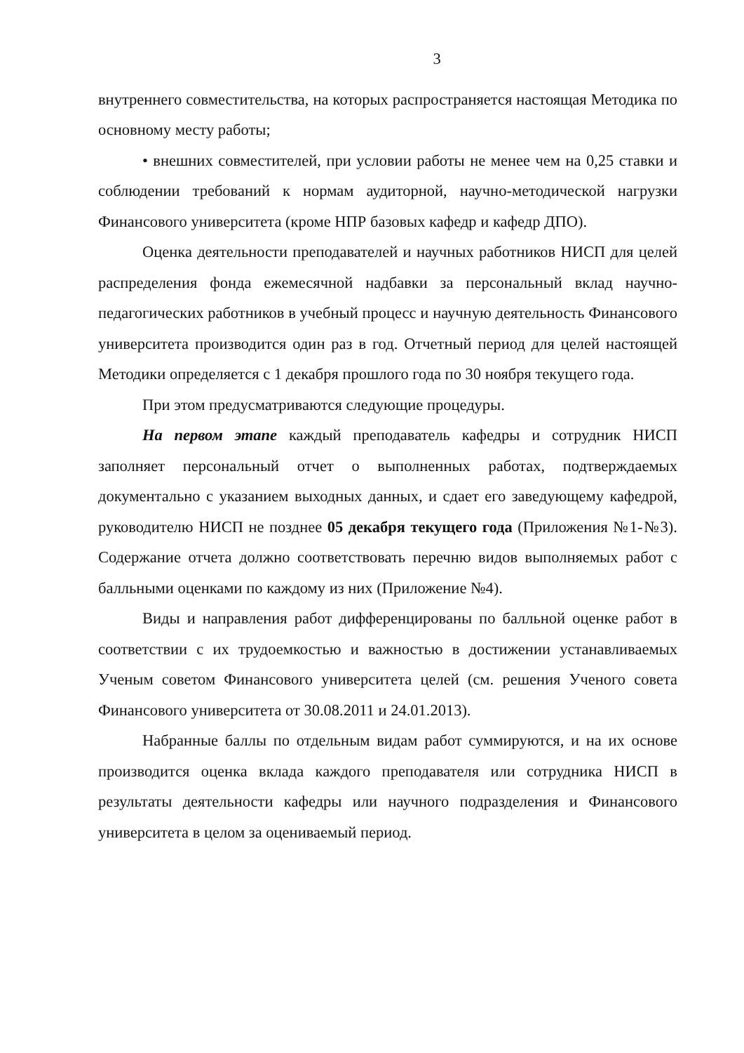3
внутреннего совместительства, на которых распространяется настоящая Методика по основному месту работы;
• внешних совместителей, при условии работы не менее чем на 0,25 ставки и соблюдении требований к нормам аудиторной, научно-методической нагрузки Финансового университета (кроме НПР базовых кафедр и кафедр ДПО).
Оценка деятельности преподавателей и научных работников НИСП для целей распределения фонда ежемесячной надбавки за персональный вклад научно-педагогических работников в учебный процесс и научную деятельность Финансового университета производится один раз в год. Отчетный период для целей настоящей Методики определяется с 1 декабря прошлого года по 30 ноября текущего года.
При этом предусматриваются следующие процедуры.
На первом этапе каждый преподаватель кафедры и сотрудник НИСП заполняет персональный отчет о выполненных работах, подтверждаемых документально с указанием выходных данных, и сдает его заведующему кафедрой, руководителю НИСП не позднее 05 декабря текущего года (Приложения №1-№3). Содержание отчета должно соответствовать перечню видов выполняемых работ с балльными оценками по каждому из них (Приложение №4).
Виды и направления работ дифференцированы по балльной оценке работ в соответствии с их трудоемкостью и важностью в достижении устанавливаемых Ученым советом Финансового университета целей (см. решения Ученого совета Финансового университета от 30.08.2011 и 24.01.2013).
Набранные баллы по отдельным видам работ суммируются, и на их основе производится оценка вклада каждого преподавателя или сотрудника НИСП в результаты деятельности кафедры или научного подразделения и Финансового университета в целом за оцениваемый период.